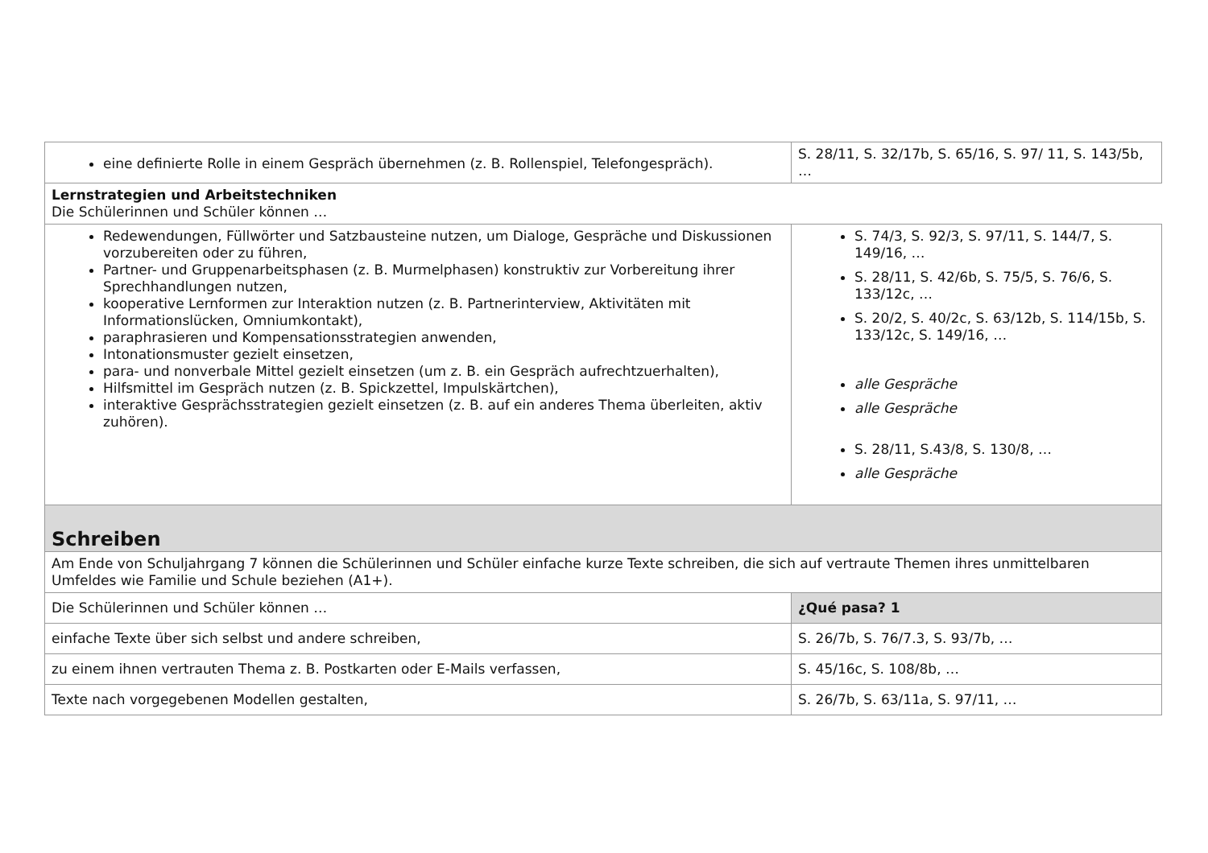| eine definierte Rolle in einem Gespräch übernehmen (z. B. Rollenspiel, Telefongespräch). | S. 28/11, S. 32/17b, S. 65/16, S. 97/ 11, S. 143/5b, … |
| Lernstrategien und Arbeitstechniken Die Schülerinnen und Schüler können … | |
| Redewendungen, Füllwörter und Satzbausteine nutzen, um Dialoge, Gespräche und Diskussionen vorzubereiten oder zu führen, Partner- und Gruppenarbeitsphasen (z. B. Murmelphasen) konstruktiv zur Vorbereitung ihrer Sprechhandlungen nutzen, kooperative Lernformen zur Interaktion nutzen (z. B. Partnerinterview, Aktivitäten mit Informationslücken, Omniumkontakt), paraphrasieren und Kompensationsstrategien anwenden, Intonationsmuster gezielt einsetzen, para- und nonverbale Mittel gezielt einsetzen (um z. B. ein Gespräch aufrechtzuerhalten), Hilfsmittel im Gespräch nutzen (z. B. Spickzettel, Impulskärtchen), interaktive Gesprächsstrategien gezielt einsetzen (z. B. auf ein anderes Thema überleiten, aktiv zuhören). | S. 74/3, S. 92/3, S. 97/11, S. 144/7, S. 149/16, … S. 28/11, S. 42/6b, S. 75/5, S. 76/6, S. 133/12c, … S. 20/2, S. 40/2c, S. 63/12b, S. 114/15b, S. 133/12c, S. 149/16, … alle Gespräche alle Gespräche S. 28/11, S.43/8, S. 130/8, … alle Gespräche |
| Schreiben | |
| Am Ende von Schuljahrgang 7 können die Schülerinnen und Schüler einfache kurze Texte schreiben, die sich auf vertraute Themen ihres unmittelbaren Umfeldes wie Familie und Schule beziehen (A1+). | |
| Die Schülerinnen und Schüler können … | ¿Qué pasa? 1 |
| einfache Texte über sich selbst und andere schreiben, | S. 26/7b, S. 76/7.3, S. 93/7b, … |
| zu einem ihnen vertrauten Thema z. B. Postkarten oder E-Mails verfassen, | S. 45/16c, S. 108/8b, … |
| Texte nach vorgegebenen Modellen gestalten, | S. 26/7b, S. 63/11a, S. 97/11, … |